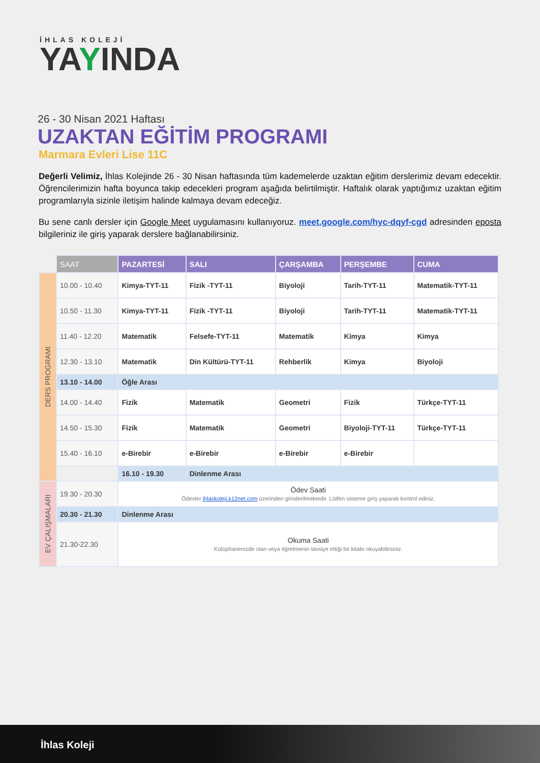İHLAS KOLEJİ
YAYINDA
26 - 30 Nisan 2021 Haftası
UZAKTAN EĞİTİM PROGRAMI
Marmara Evleri Lise 11C
Değerli Velimiz, İhlas Kolejinde 26 - 30 Nisan haftasında tüm kademelerde uzaktan eğitim derslerimiz devam edecektir. Öğrencilerimizin hafta boyunca takip edecekleri program aşağıda belirtilmiştir. Haftalık olarak yaptığımız uzaktan eğitim programlarıyla sizinle iletişim halinde kalmaya devam edeceğiz.
Bu sene canlı dersler için Google Meet uygulamasını kullanıyoruz. meet.google.com/hyc-dqyf-cgd adresinden eposta bilgileriniz ile giriş yaparak derslere bağlanabilirsiniz.
| | SAAT | PAZARTESİ | SALI | ÇARŞAMBA | PERŞEMBE | CUMA |
| --- | --- | --- | --- | --- | --- | --- |
| DERS PROGRAMI | 10.00 - 10.40 | Kimya-TYT-11 | Fizik -TYT-11 | Biyoloji | Tarih-TYT-11 | Matematik-TYT-11 |
| | 10.50 - 11.30 | Kimya-TYT-11 | Fizik -TYT-11 | Biyoloji | Tarih-TYT-11 | Matematik-TYT-11 |
| | 11.40 - 12.20 | Matematik | Felsefe-TYT-11 | Matematik | Kimya | Kimya |
| | 12.30 - 13.10 | Matematik | Din Kültürü-TYT-11 | Rehberlik | Kimya | Biyoloji |
| | 13.10 - 14.00 | Öğle Arası | | | | |
| | 14.00 - 14.40 | Fizik | Matematik | Geometri | Fizik | Türkçe-TYT-11 |
| | 14.50 - 15.30 | Fizik | Matematik | Geometri | Biyoloji-TYT-11 | Türkçe-TYT-11 |
| | 15.40 - 16.10 | e-Birebir | e-Birebir | e-Birebir | e-Birebir | |
| | | 16.10 - 19.30 | Dinlenme Arası | | | |
| EV ÇALIŞMALARI | 19.30 - 20.30 | Ödev Saati Ödevler ihlaskoleji.k12net.com üzerinden gönderilmektedir. Lütfen sisteme giriş yaparak kontrol ediniz. | | | | |
| | 20.30 - 21.30 | Dinlenme Arası | | | | |
| | 21.30-22.30 | Okuma Saati Kütüphanenizde olan veya öğretmenin tavsiye ettiği bir kitabı okuyabilirsiniz. | | | | |
İhlas Koleji